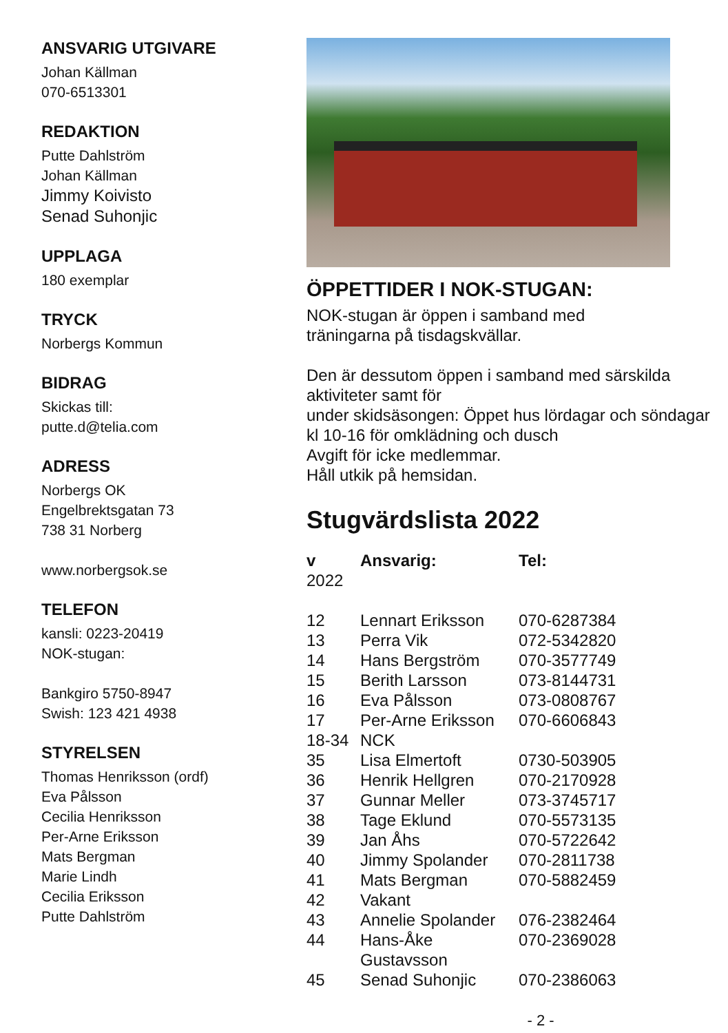ANSVARIG UTGIVARE
Johan Källman
070-6513301
REDAKTION
Putte Dahlström
Johan Källman
Jimmy Koivisto
Senad Suhonjic
UPPLAGA
180 exemplar
TRYCK
Norbergs Kommun
BIDRAG
Skickas till:
putte.d@telia.com
ADRESS
Norbergs OK
Engelbrektsgatan 73
738 31 Norberg
www.norbergsok.se
TELEFON
kansli: 0223-20419
NOK-stugan:
Bankgiro 5750-8947
Swish: 123 421 4938
STYRELSEN
Thomas Henriksson (ordf)
Eva Pålsson
Cecilia Henriksson
Per-Arne Eriksson
Mats Bergman
Marie Lindh
Cecilia Eriksson
Putte Dahlström
ÖPPETTIDER I NOK-STUGAN:
NOK-stugan är öppen i samband med
träningarna på tisdagskvällar.
Den är dessutom öppen i samband med särskilda aktiviteter samt för
under skidsäsongen: Öppet hus lördagar och söndagar kl 10-16 för omklädning och dusch
Avgift för icke medlemmar.
Håll utkik på hemsidan.
Stugvärdslista 2022
| v | Ansvarig: | Tel: |
| --- | --- | --- |
| 2022 | | |
| 12 | Lennart Eriksson | 070-6287384 |
| 13 | Perra Vik | 072-5342820 |
| 14 | Hans Bergström | 070-3577749 |
| 15 | Berith Larsson | 073-8144731 |
| 16 | Eva Pålsson | 073-0808767 |
| 17 | Per-Arne Eriksson | 070-6606843 |
| 18-34 | NCK | |
| 35 | Lisa Elmertoft | 0730-503905 |
| 36 | Henrik Hellgren | 070-2170928 |
| 37 | Gunnar Meller | 073-3745717 |
| 38 | Tage Eklund | 070-5573135 |
| 39 | Jan Åhs | 070-5722642 |
| 40 | Jimmy Spolander | 070-2811738 |
| 41 | Mats Bergman | 070-5882459 |
| 42 | Vakant | |
| 43 | Annelie Spolander | 076-2382464 |
| 44 | Hans-Åke Gustavsson | 070-2369028 |
| 45 | Senad Suhonjic | 070-2386063 |
- 2 -